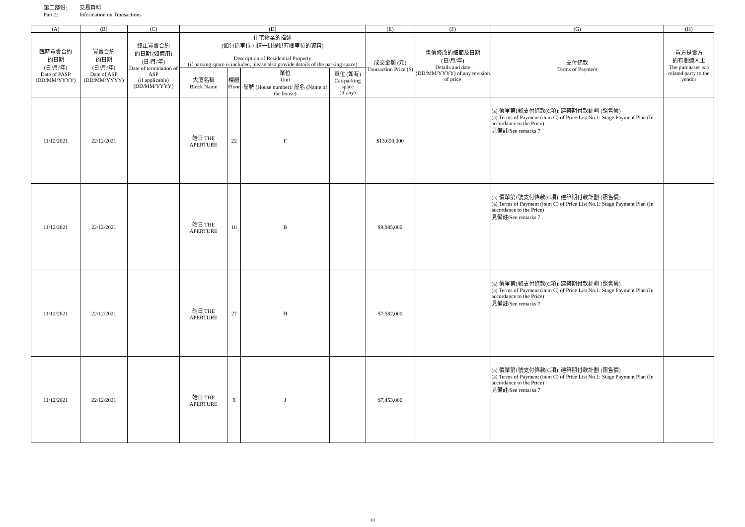第二部份: 交易資料
Part 2: Information on Transactions
| (A) | (B) | (C) | (D) | | | | (E) | (F) | (G) | (H) |
| --- | --- | --- | --- | --- | --- | --- | --- | --- | --- | --- |
| 臨時買賣合約 的日期 (日/月/年) Date of PASP (DD/MM/YYYY) | 買賣合約 的日期 (日/月/年) Date of ASP (DD/MM/YYYY) | 終止買賣合約 的日期 (如適用) (日/月/年) Date of termination of ASP (if applicable) (DD/MM/YYYY) | 住宅物業的描述 (如包括車位，請一併提供有關車位的資料) Description of Residential Property (if parking space is included, please also provide details of the parking space) | | | | 成交金額 (元) Transaction Price ($) | 售價修改的細節及日期 (日/月/年) Details and date (DD/MM/YYYY) of any revision of price | 支付條款 Terms of Payment | 買方是賣方 的有關連人士 The purchaser is a related party to the vendor |
| | | | 大廈名稱 Block Name | 樓層 Floor | 單位 Unit 屋號 (House number)/ 屋名 (Name of the house) | 車位 (如有) Car-parking space (if any) | | | | |
| 11/12/2021 | 22/12/2021 | | 皓日 THE APERTURE | 22 | F | | $13,650,000 | | (a) 價單第1號支付條款(C項): 建築期付款計劃 (照售價) (a) Terms of Payment (item C) of Price List No.1: Stage Payment Plan (In accordance to the Price) 見備註/See remarks 7 | |
| 11/12/2021 | 22/12/2021 | | 皓日 THE APERTURE | 10 | B | | $9,985,000 | | (a) 價單第1號支付條款(C項): 建築期付款計劃 (照售價) (a) Terms of Payment (item C) of Price List No.1: Stage Payment Plan (In accordance to the Price) 見備註/See remarks 7 | |
| 11/12/2021 | 22/12/2021 | | 皓日 THE APERTURE | 27 | H | | $7,582,000 | | (a) 價單第1號支付條款(C項): 建築期付款計劃 (照售價) (a) Terms of Payment (item C) of Price List No.1: Stage Payment Plan (In accordance to the Price) 見備註/See remarks 7 | |
| 11/12/2021 | 22/12/2021 | | 皓日 THE APERTURE | 9 | J | | $7,453,000 | | (a) 價單第1號支付條款(C項): 建築期付款計劃 (照售價) (a) Terms of Payment (item C) of Price List No.1: Stage Payment Plan (In accordance to the Price) 見備註/See remarks 7 | |
10